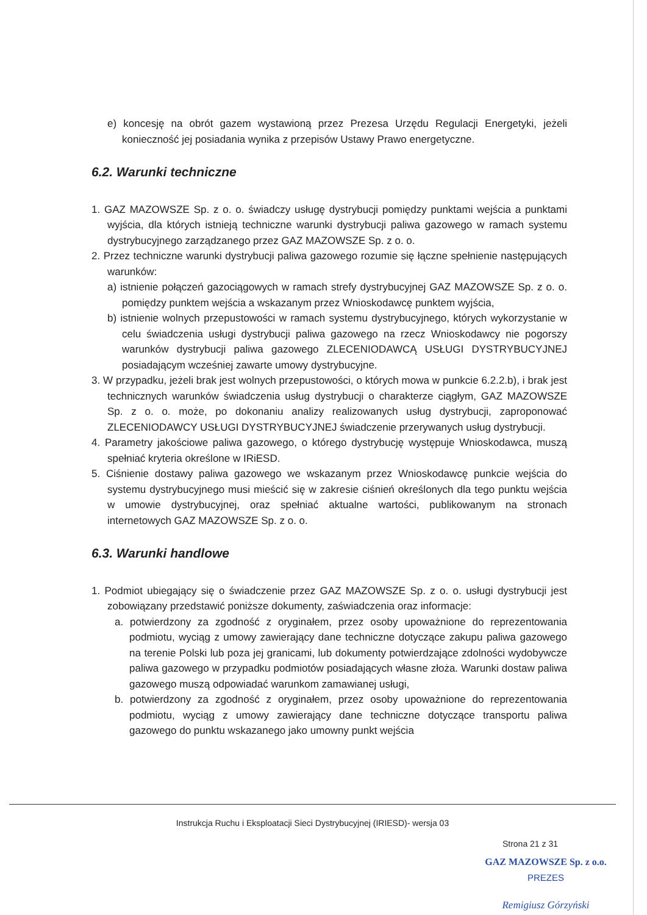e) koncesję na obrót gazem wystawioną przez Prezesa Urzędu Regulacji Energetyki, jeżeli konieczność jej posiadania wynika z przepisów Ustawy Prawo energetyczne.
6.2. Warunki techniczne
1. GAZ MAZOWSZE Sp. z o. o. świadczy usługę dystrybucji pomiędzy punktami wejścia a punktami wyjścia, dla których istnieją techniczne warunki dystrybucji paliwa gazowego w ramach systemu dystrybucyjnego zarządzanego przez GAZ MAZOWSZE Sp. z o. o.
2. Przez techniczne warunki dystrybucji paliwa gazowego rozumie się łączne spełnienie następujących warunków:
a) istnienie połączeń gazociągowych w ramach strefy dystrybucyjnej GAZ MAZOWSZE Sp. z o. o. pomiędzy punktem wejścia a wskazanym przez Wnioskodawcę punktem wyjścia,
b) istnienie wolnych przepustowości w ramach systemu dystrybucyjnego, których wykorzystanie w celu świadczenia usługi dystrybucji paliwa gazowego na rzecz Wnioskodawcy nie pogorszy warunków dystrybucji paliwa gazowego ZLECENIODAWCĄ USŁUGI DYSTRYBUCYJNEJ posiadającym wcześniej zawarte umowy dystrybucyjne.
3. W przypadku, jeżeli brak jest wolnych przepustowości, o których mowa w punkcie 6.2.2.b), i brak jest technicznych warunków świadczenia usług dystrybucji o charakterze ciągłym, GAZ MAZOWSZE Sp. z o. o. może, po dokonaniu analizy realizowanych usług dystrybucji, zaproponować ZLECENIODAWCY USŁUGI DYSTRYBUCYJNEJ świadczenie przerywanych usług dystrybucji.
4. Parametry jakościowe paliwa gazowego, o którego dystrybucję występuje Wnioskodawca, muszą spełniać kryteria określone w IRiESD.
5. Ciśnienie dostawy paliwa gazowego we wskazanym przez Wnioskodawcę punkcie wejścia do systemu dystrybucyjnego musi mieścić się w zakresie ciśnień określonych dla tego punktu wejścia w umowie dystrybucyjnej, oraz spełniać aktualne wartości, publikowanym na stronach internetowych GAZ MAZOWSZE Sp. z o. o.
6.3. Warunki handlowe
1. Podmiot ubiegający się o świadczenie przez GAZ MAZOWSZE Sp. z o. o. usługi dystrybucji jest zobowiązany przedstawić poniższe dokumenty, zaświadczenia oraz informacje:
a. potwierdzony za zgodność z oryginałem, przez osoby upoważnione do reprezentowania podmiotu, wyciąg z umowy zawierający dane techniczne dotyczące zakupu paliwa gazowego na terenie Polski lub poza jej granicami, lub dokumenty potwierdzające zdolności wydobywcze paliwa gazowego w przypadku podmiotów posiadających własne złoża. Warunki dostaw paliwa gazowego muszą odpowiadać warunkom zamawianej usługi,
b. potwierdzony za zgodność z oryginałem, przez osoby upoważnione do reprezentowania podmiotu, wyciąg z umowy zawierający dane techniczne dotyczące transportu paliwa gazowego do punktu wskazanego jako umowny punkt wejścia
Instrukcja Ruchu i Eksploatacji Sieci Dystrybucyjnej (IRIESD)- wersja 03
Strona 21 z 31
GAZ MAZOWSZE Sp. z o.o.
PREZES
Remigiusz Górzyński